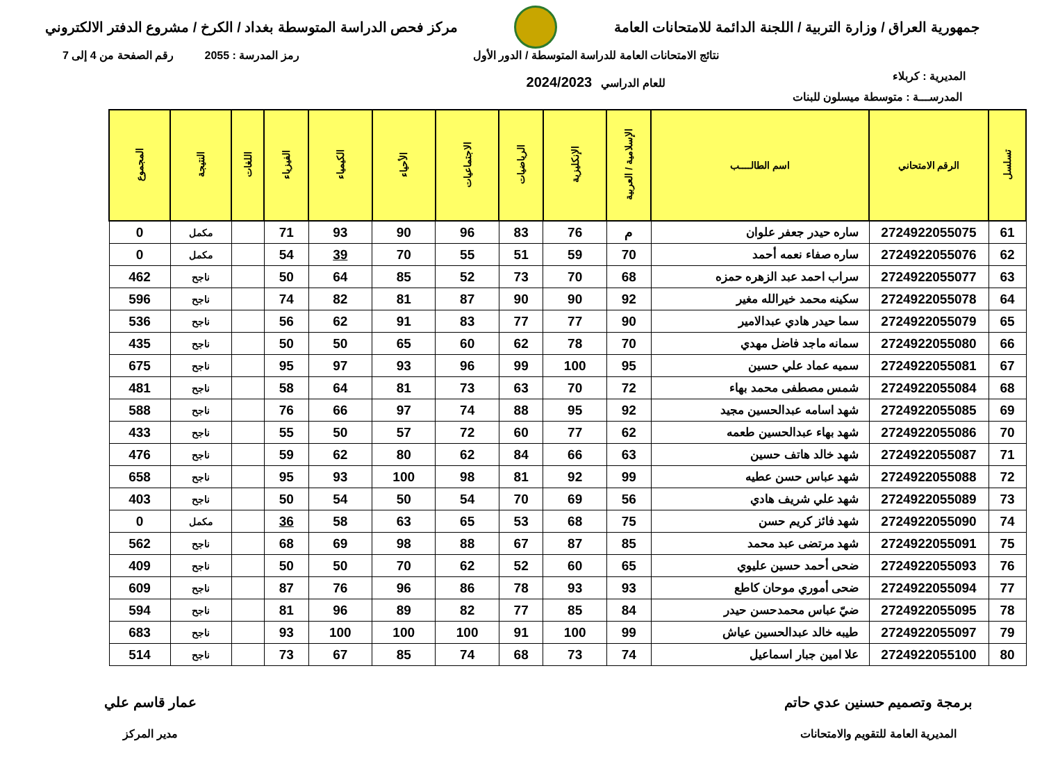جمهورية العراق / وزارة التربية / اللجنة الدائمة للامتحانات العامة
مركز فحص الدراسة المتوسطة بغداد / الكرخ / مشروع الدفتر الالكتروني
المديرية : كربلاء
نتائج الامتحانات العامة للدراسة المتوسطة / الدور الأول
للعام الدراسي 2024/2023
رمز المدرسة : 2055 رقم الصفحة من 4 إلى 7
المدرســـة : متوسطة ميسلون للبنات
| تسلسل | الرقم الامتحاني | اسم الطالــــب | الإسلامية / العربية | الإنكليزية | الرياضيات | الاجتماعيات | الأحياء | الكيمياء | الفيزياء | اللغات | النتيجة | المجموع |
| --- | --- | --- | --- | --- | --- | --- | --- | --- | --- | --- | --- | --- |
| 61 | 2724922055075 | ساره حيدر جعفر علوان | م | 76 | 83 | 96 | 90 | 93 | 71 | | مكمل | 0 |
| 62 | 2724922055076 | ساره صفاء نعمه أحمد | 70 | 59 | 51 | 55 | 70 | 39 | 54 | | مكمل | 0 |
| 63 | 2724922055077 | سراب احمد عبد الزهره حمزه | 68 | 70 | 73 | 52 | 85 | 64 | 50 | | ناجح | 462 |
| 64 | 2724922055078 | سكينه محمد خيرالله مغير | 92 | 90 | 90 | 87 | 81 | 82 | 74 | | ناجح | 596 |
| 65 | 2724922055079 | سما حيدر هادي عبدالامير | 90 | 77 | 77 | 83 | 91 | 62 | 56 | | ناجح | 536 |
| 66 | 2724922055080 | سمانه ماجد فاضل مهدي | 70 | 78 | 62 | 60 | 65 | 50 | 50 | | ناجح | 435 |
| 67 | 2724922055081 | سميه عماد علي حسين | 95 | 100 | 99 | 96 | 93 | 97 | 95 | | ناجح | 675 |
| 68 | 2724922055084 | شمس مصطفى محمد بهاء | 72 | 70 | 63 | 73 | 81 | 64 | 58 | | ناجح | 481 |
| 69 | 2724922055085 | شهد اسامه عبدالحسين مجيد | 92 | 95 | 88 | 74 | 97 | 66 | 76 | | ناجح | 588 |
| 70 | 2724922055086 | شهد بهاء عبدالحسين طعمه | 62 | 77 | 60 | 72 | 57 | 50 | 55 | | ناجح | 433 |
| 71 | 2724922055087 | شهد خالد هاتف حسين | 63 | 66 | 84 | 62 | 80 | 62 | 59 | | ناجح | 476 |
| 72 | 2724922055088 | شهد عباس حسن عطيه | 99 | 92 | 81 | 98 | 100 | 93 | 95 | | ناجح | 658 |
| 73 | 2724922055089 | شهد علي شريف هادي | 56 | 69 | 70 | 54 | 50 | 54 | 50 | | ناجح | 403 |
| 74 | 2724922055090 | شهد فائز كريم حسن | 75 | 68 | 53 | 65 | 63 | 58 | 36 | | مكمل | 0 |
| 75 | 2724922055091 | شهد مرتضى عبد محمد | 85 | 87 | 67 | 88 | 98 | 69 | 68 | | ناجح | 562 |
| 76 | 2724922055093 | ضحى أحمد حسين عليوي | 65 | 60 | 52 | 62 | 70 | 50 | 50 | | ناجح | 409 |
| 77 | 2724922055094 | ضحى أموري موحان كاطع | 93 | 93 | 78 | 86 | 96 | 76 | 87 | | ناجح | 609 |
| 78 | 2724922055095 | ضيّ عباس محمدحسن حيدر | 84 | 85 | 77 | 82 | 89 | 96 | 81 | | ناجح | 594 |
| 79 | 2724922055097 | طيبه خالد عبدالحسين عياش | 99 | 100 | 91 | 100 | 100 | 100 | 93 | | ناجح | 683 |
| 80 | 2724922055100 | علا امين جبار اسماعيل | 74 | 73 | 68 | 74 | 85 | 67 | 73 | | ناجح | 514 |
برمجة وتصميم حسنين عدي حاتم
المديرية العامة للتقويم والامتحانات
عمار قاسم علي
مدير المركز